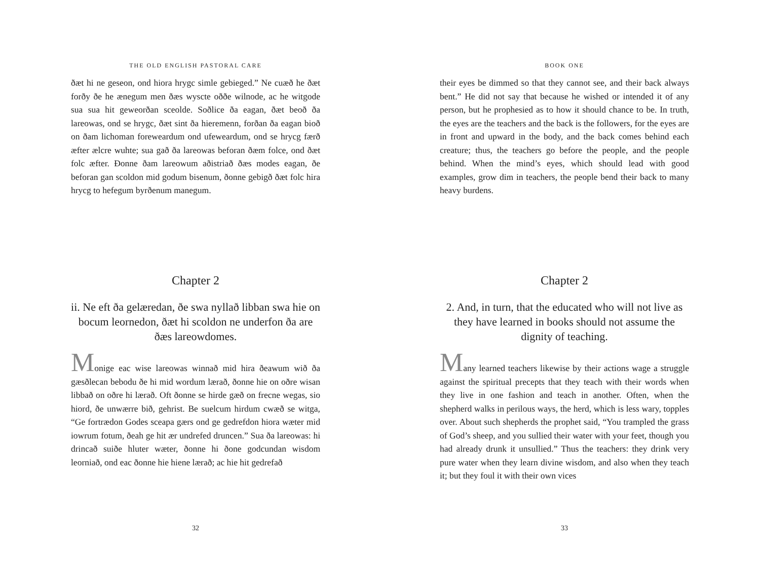THE OLD ENGLISH PASTORAL CARE
ðæt hi ne geseon, ond hiora hrygc simle gebieged.” Ne cuæð he ðæt forðy ðe he ænegum men ðæs wyscte oððe wilnode, ac he witgode sua sua hit geweorðan sceolde. Soðlice ða eagan, ðæt beoð ða lareowas, ond se hrygc, ðæt sint ða hieremenn, forðan ða eagan bioð on ðam lichoman foreweardum ond ufeweardum, ond se hrycg færð æfter ælcre wuhte; sua gað ða lareowas beforan ðæm folce, ond ðæt folc æfter. Ðonne ðam lareowum aðistriað ðæs modes eagan, ðe beforan gan scoldon mid godum bisenum, ðonne gebigð ðæt folc hira hrycg to hefegum byrðenum manegum.
Chapter 2
ii. Ne eft ða gelæredan, ðe swa nyllað libban swa hie on bocum leornedon, ðæt hi scoldon ne underfon ða are ðæs lareowdomes.
Monige eac wise lareowas winnað mid hira ðeawum wið ða gæsðlecan bebodu ðe hi mid wordum lærað, ðonne hie on oðre wisan libbað on oðre hi lærað. Oft ðonne se hirde gæð on frecne wegas, sio hiord, ðe unwærre bið, gehrist. Be suelcum hirdum cwæð se witga, “Ge fortrædon Godes sceapa gærs ond ge gedrefdon hiora wæter mid iowrum fotum, ðeah ge hit ær undrefed druncen.” Sua ða lareowas: hi drincað suiðe hluter wæter, ðonne hi ðone godcundan wisdom leorniað, ond eac ðonne hie hiene lærað; ac hie hit gedrefað
32
BOOK ONE
their eyes be dimmed so that they cannot see, and their back always bent.” He did not say that because he wished or intended it of any person, but he prophesied as to how it should chance to be. In truth, the eyes are the teachers and the back is the followers, for the eyes are in front and upward in the body, and the back comes behind each creature; thus, the teachers go before the people, and the people behind. When the mind’s eyes, which should lead with good examples, grow dim in teachers, the people bend their back to many heavy burdens.
Chapter 2
2. And, in turn, that the educated who will not live as they have learned in books should not assume the dignity of teaching.
Many learned teachers likewise by their actions wage a struggle against the spiritual precepts that they teach with their words when they live in one fashion and teach in another. Often, when the shepherd walks in perilous ways, the herd, which is less wary, topples over. About such shepherds the prophet said, “You trampled the grass of God’s sheep, and you sullied their water with your feet, though you had already drunk it unsullied.” Thus the teachers: they drink very pure water when they learn divine wisdom, and also when they teach it; but they foul it with their own vices
33